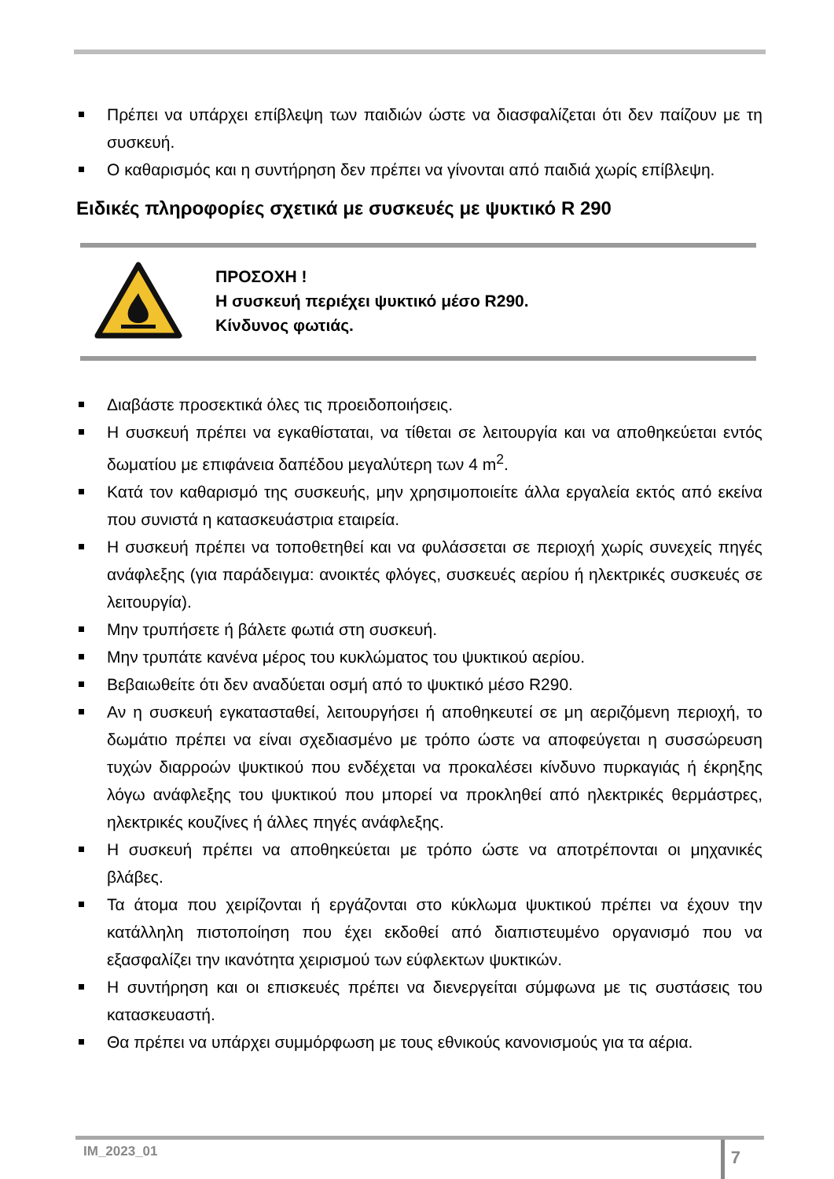Πρέπει να υπάρχει επίβλεψη των παιδιών ώστε να διασφαλίζεται ότι δεν παίζουν με τη συσκευή.
Ο καθαρισμός και η συντήρηση δεν πρέπει να γίνονται από παιδιά χωρίς επίβλεψη.
Ειδικές πληροφορίες σχετικά με συσκευές με ψυκτικό R 290
ΠΡΟΣΟΧΗ !
Η συσκευή περιέχει ψυκτικό μέσο R290.
Κίνδυνος φωτιάς.
Διαβάστε προσεκτικά όλες τις προειδοποιήσεις.
Η συσκευή πρέπει να εγκαθίσταται, να τίθεται σε λειτουργία και να αποθηκεύεται εντός δωματίου με επιφάνεια δαπέδου μεγαλύτερη των 4 m<sup>2</sup>.
Κατά τον καθαρισμό της συσκευής, μην χρησιμοποιείτε άλλα εργαλεία εκτός από εκείνα που συνιστά η κατασκευάστρια εταιρεία.
Η συσκευή πρέπει να τοποθετηθεί και να φυλάσσεται σε περιοχή χωρίς συνεχείς πηγές ανάφλεξης (για παράδειγμα: ανοικτές φλόγες, συσκευές αερίου ή ηλεκτρικές συσκευές σε λειτουργία).
Μην τρυπήσετε ή βάλετε φωτιά στη συσκευή.
Μην τρυπάτε κανένα μέρος του κυκλώματος του ψυκτικού αερίου.
Βεβαιωθείτε ότι δεν αναδύεται οσμή από το ψυκτικό μέσο R290.
Αν η συσκευή εγκατασταθεί, λειτουργήσει ή αποθηκευτεί σε μη αεριζόμενη περιοχή, το δωμάτιο πρέπει να είναι σχεδιασμένο με τρόπο ώστε να αποφεύγεται η συσσώρευση τυχών διαρροών ψυκτικού που ενδέχεται να προκαλέσει κίνδυνο πυρκαγιάς ή έκρηξης λόγω ανάφλεξης του ψυκτικού που μπορεί να προκληθεί από ηλεκτρικές θερμάστρες, ηλεκτρικές κουζίνες ή άλλες πηγές ανάφλεξης.
Η συσκευή πρέπει να αποθηκεύεται με τρόπο ώστε να αποτρέπονται οι μηχανικές βλάβες.
Τα άτομα που χειρίζονται ή εργάζονται στο κύκλωμα ψυκτικού πρέπει να έχουν την κατάλληλη πιστοποίηση που έχει εκδοθεί από διαπιστευμένο οργανισμό που να εξασφαλίζει την ικανότητα χειρισμού των εύφλεκτων ψυκτικών.
Η συντήρηση και οι επισκευές πρέπει να διενεργείται σύμφωνα με τις συστάσεις του κατασκευαστή.
Θα πρέπει να υπάρχει συμμόρφωση με τους εθνικούς κανονισμούς για τα αέρια.
IM_2023_01
7